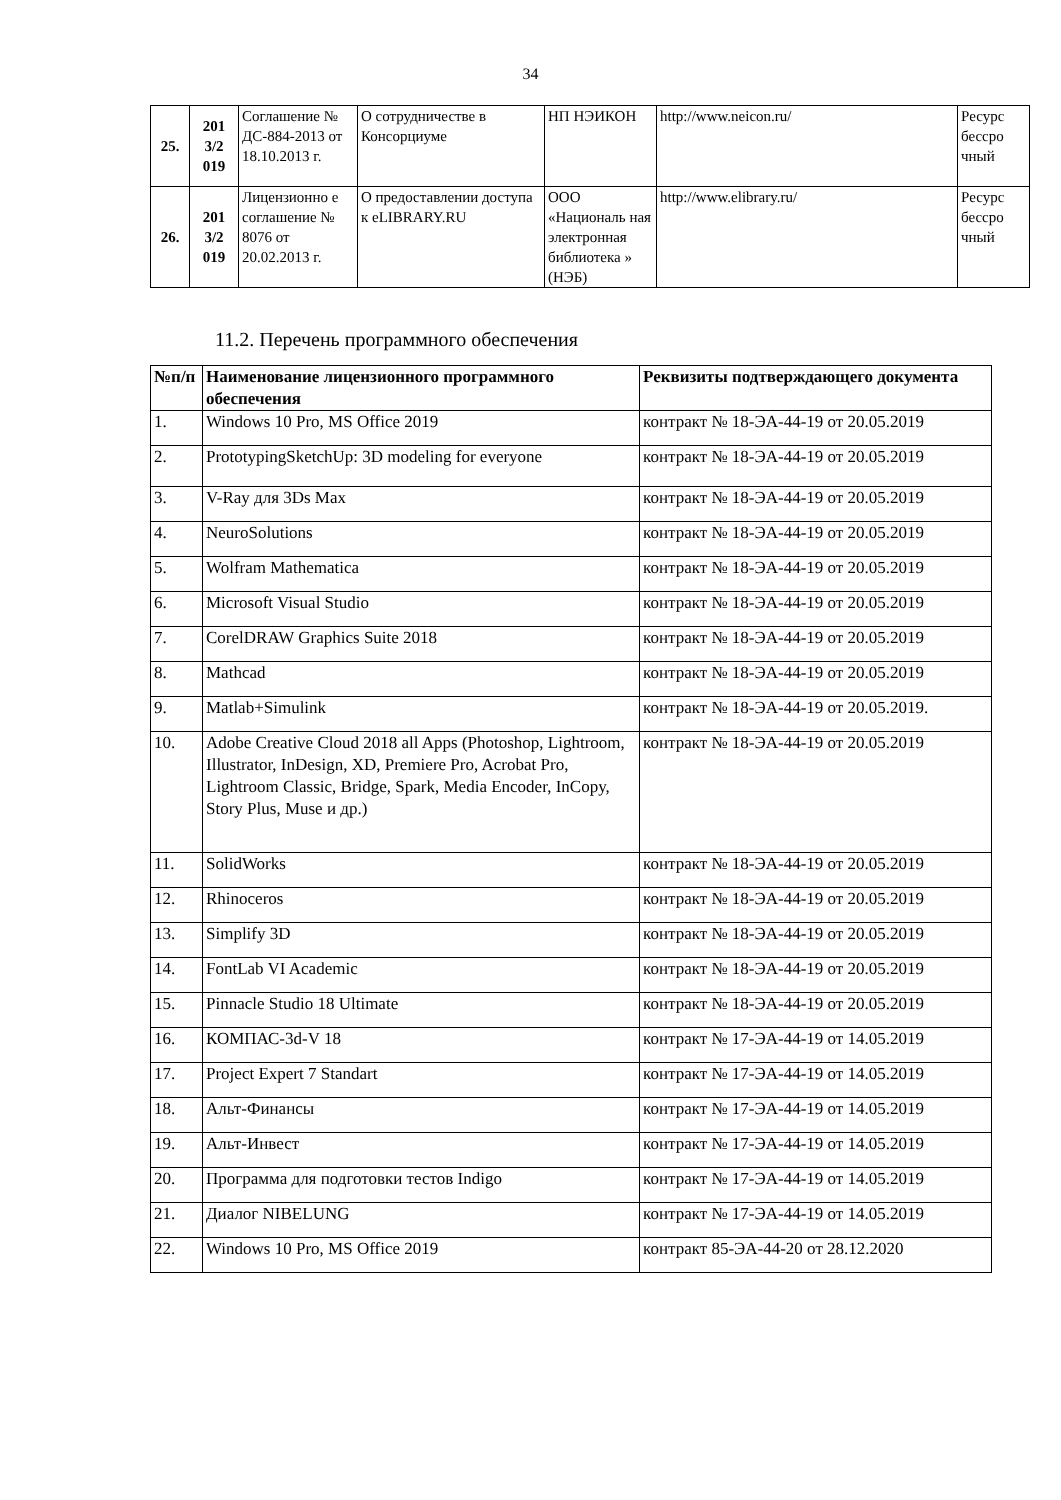34
| 25. | 201 3/2 019 | Соглашение № ДС-884-2013 от 18.10.2013 г. | О сотрудничестве в Консорциуме | НП НЭИКОН | http://www.neicon.ru/ | Ресурс бессро чный |
| 26. | 201 3/2 019 | Лицензионно е соглашение № 8076 от 20.02.2013 г. | О предоставлении доступа к eLIBRARY.RU | ООО «Националь ная электронная библиотека » (НЭБ) | http://www.elibrary.ru/ | Ресурс бессро чный |
11.2. Перечень программного обеспечения
| №п/п | Наименование лицензионного программного обеспечения | Реквизиты подтверждающего документа |
| --- | --- | --- |
| 1. | Windows 10 Pro, MS Office 2019 | контракт № 18-ЭА-44-19 от 20.05.2019 |
| 2. | PrototypingSketchUp: 3D modeling for everyone | контракт № 18-ЭА-44-19 от 20.05.2019 |
| 3. | V-Ray для 3Ds Max | контракт № 18-ЭА-44-19 от 20.05.2019 |
| 4. | NeuroSolutions | контракт № 18-ЭА-44-19 от 20.05.2019 |
| 5. | Wolfram Mathematica | контракт № 18-ЭА-44-19 от 20.05.2019 |
| 6. | Microsoft Visual Studio | контракт № 18-ЭА-44-19 от 20.05.2019 |
| 7. | CorelDRAW Graphics Suite 2018 | контракт № 18-ЭА-44-19 от 20.05.2019 |
| 8. | Mathcad | контракт № 18-ЭА-44-19 от 20.05.2019 |
| 9. | Matlab+Simulink | контракт № 18-ЭА-44-19 от 20.05.2019. |
| 10. | Adobe Creative Cloud 2018 all Apps (Photoshop, Lightroom, Illustrator, InDesign, XD, Premiere Pro, Acrobat Pro, Lightroom Classic, Bridge, Spark, Media Encoder, InCopy, Story Plus, Muse и др.) | контракт № 18-ЭА-44-19 от 20.05.2019 |
| 11. | SolidWorks | контракт № 18-ЭА-44-19 от 20.05.2019 |
| 12. | Rhinoceros | контракт № 18-ЭА-44-19 от 20.05.2019 |
| 13. | Simplify 3D | контракт № 18-ЭА-44-19 от 20.05.2019 |
| 14. | FontLab VI Academic | контракт № 18-ЭА-44-19 от 20.05.2019 |
| 15. | Pinnacle Studio 18 Ultimate | контракт № 18-ЭА-44-19 от 20.05.2019 |
| 16. | КОМПАС-3d-V 18 | контракт № 17-ЭА-44-19 от 14.05.2019 |
| 17. | Project Expert 7 Standart | контракт № 17-ЭА-44-19 от 14.05.2019 |
| 18. | Альт-Финансы | контракт № 17-ЭА-44-19 от 14.05.2019 |
| 19. | Альт-Инвест | контракт № 17-ЭА-44-19 от 14.05.2019 |
| 20. | Программа для подготовки тестов Indigo | контракт № 17-ЭА-44-19 от 14.05.2019 |
| 21. | Диалог NIBELUNG | контракт № 17-ЭА-44-19 от 14.05.2019 |
| 22. | Windows 10 Pro, MS Office 2019 | контракт 85-ЭА-44-20 от 28.12.2020 |